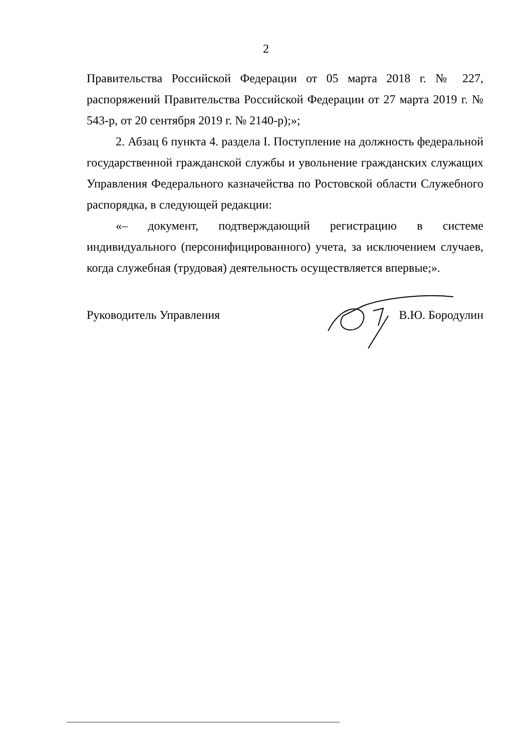2
Правительства Российской Федерации от 05 марта 2018 г. № 227, распоряжений Правительства Российской Федерации от 27 марта 2019 г. № 543-р, от 20 сентября 2019 г. № 2140-р);»;
2. Абзац 6 пункта 4. раздела I. Поступление на должность федеральной государственной гражданской службы и увольнение гражданских служащих Управления Федерального казначейства по Ростовской области Служебного распорядка, в следующей редакции:
«– документ, подтверждающий регистрацию в системе индивидуального (персонифицированного) учета, за исключением случаев, когда служебная (трудовая) деятельность осуществляется впервые;».
Руководитель Управления В.Ю. Бородулин